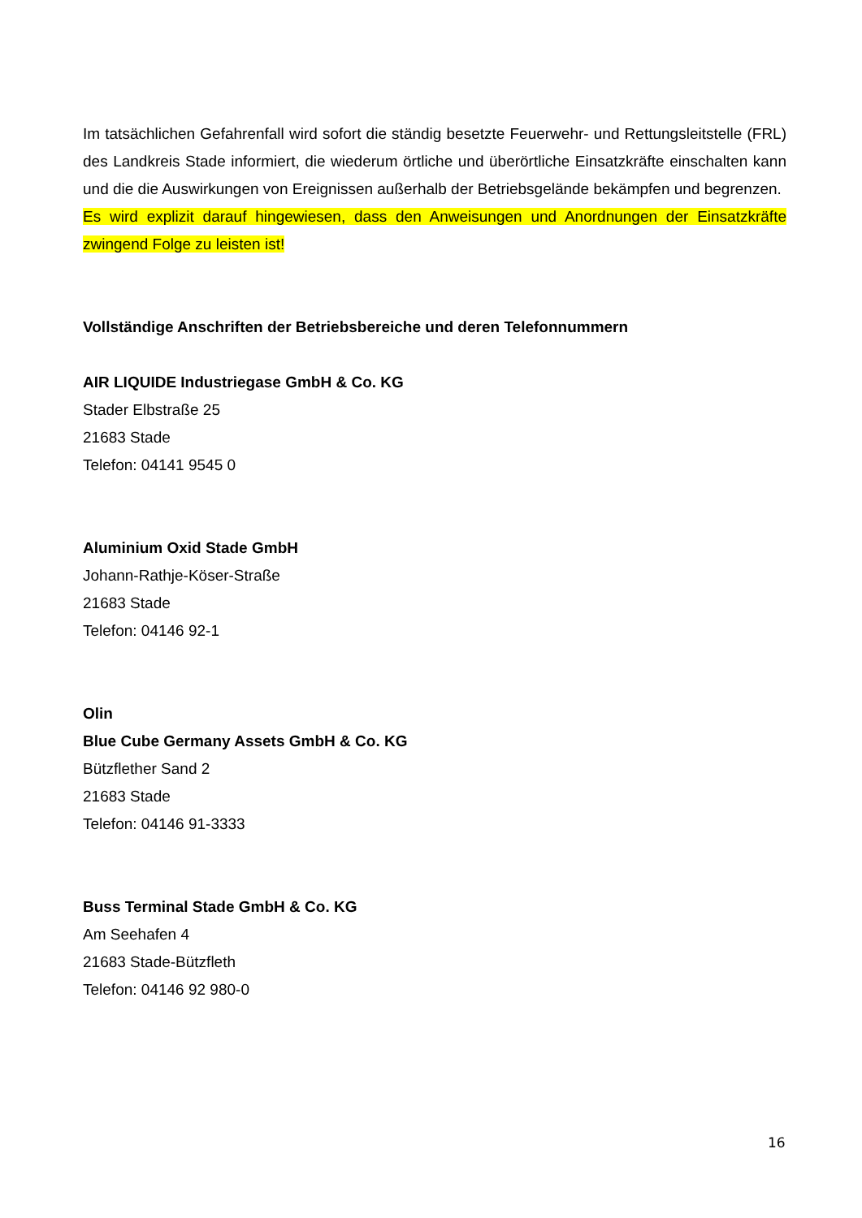Im tatsächlichen Gefahrenfall wird sofort die ständig besetzte Feuerwehr- und Rettungsleitstelle (FRL) des Landkreis Stade informiert, die wiederum örtliche und überörtliche Einsatzkräfte einschalten kann und die die Auswirkungen von Ereignissen außerhalb der Betriebsgelände bekämpfen und begrenzen.
Es wird explizit darauf hingewiesen, dass den Anweisungen und Anordnungen der Einsatzkräfte zwingend Folge zu leisten ist!
Vollständige Anschriften der Betriebsbereiche und deren Telefonnummern
AIR LIQUIDE Industriegase GmbH & Co. KG
Stader Elbstraße 25
21683 Stade
Telefon: 04141 9545 0
Aluminium Oxid Stade GmbH
Johann-Rathje-Köser-Straße
21683 Stade
Telefon: 04146 92-1
Olin
Blue Cube Germany Assets GmbH & Co. KG
Bützflether Sand 2
21683 Stade
Telefon: 04146 91-3333
Buss Terminal Stade GmbH & Co. KG
Am Seehafen 4
21683 Stade-Bützfleth
Telefon: 04146 92 980-0
16